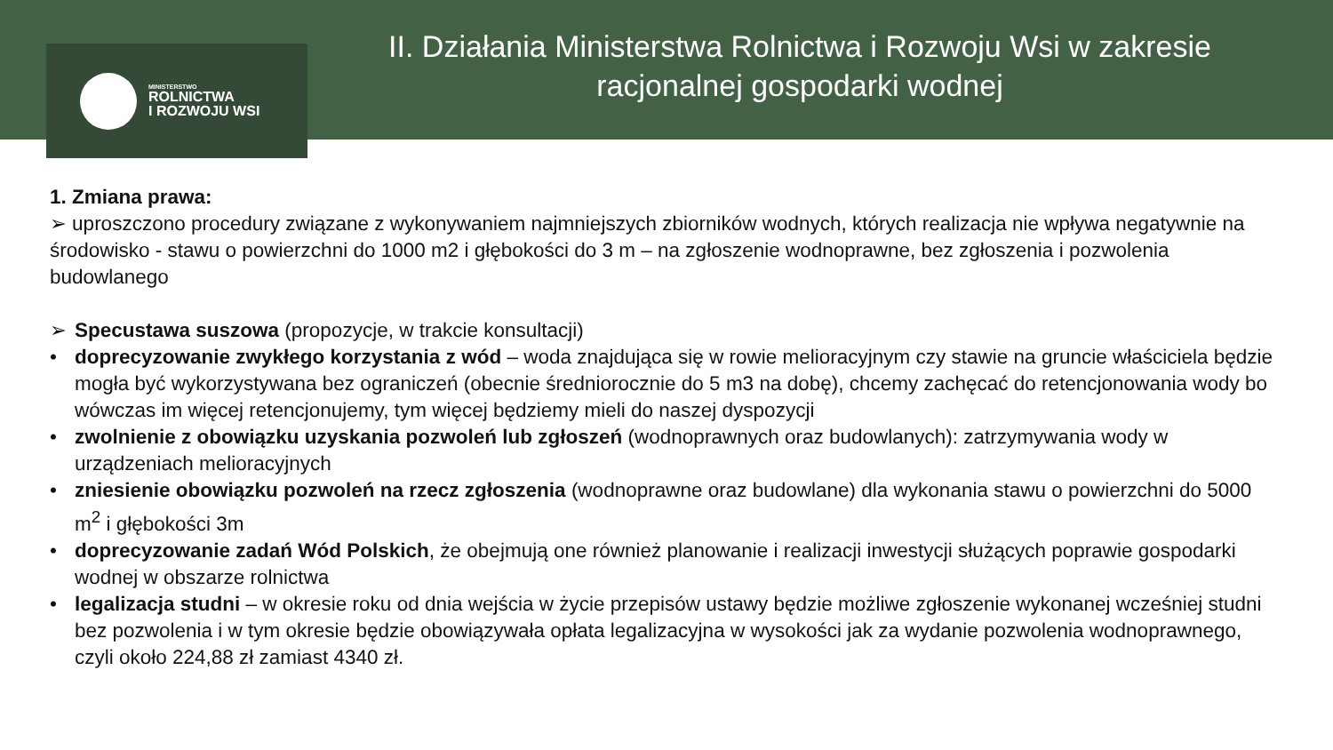MINISTERSTWO
ROLNICTWA
I ROZWOJU WSI
II. Działania Ministerstwa Rolnictwa i Rozwoju Wsi w zakresie racjonalnej gospodarki wodnej
1. Zmiana prawa:
➢ uproszczono procedury związane z wykonywaniem najmniejszych zbiorników wodnych, których realizacja nie wpływa negatywnie na środowisko - stawu o powierzchni do 1000 m2 i głębokości do 3 m – na zgłoszenie wodnoprawne, bez zgłoszenia i pozwolenia budowlanego
➢ Specustawa suszowa (propozycje, w trakcie konsultacji)
• doprecyzowanie zwykłego korzystania z wód – woda znajdująca się w rowie melioracyjnym czy stawie na gruncie właściciela będzie mogła być wykorzystywana bez ograniczeń (obecnie średniorocznie do 5 m3 na dobę), chcemy zachęcać do retencjonowania wody bo wówczas im więcej retencjonujemy, tym więcej będziemy mieli do naszej dyspozycji
• zwolnienie z obowiązku uzyskania pozwoleń lub zgłoszeń (wodnoprawnych oraz budowlanych): zatrzymywania wody w urządzeniach melioracyjnych
• zniesienie obowiązku pozwoleń na rzecz zgłoszenia (wodnoprawne oraz budowlane) dla wykonania stawu o powierzchni do 5000 m<sup>2</sup> i głębokości 3m
• doprecyzowanie zadań Wód Polskich, że obejmują one również planowanie i realizacji inwestycji służących poprawie gospodarki wodnej w obszarze rolnictwa
• legalizacja studni – w okresie roku od dnia wejścia w życie przepisów ustawy będzie możliwe zgłoszenie wykonanej wcześniej studni bez pozwolenia i w tym okresie będzie obowiązywała opłata legalizacyjna w wysokości jak za wydanie pozwolenia wodnoprawnego, czyli około 224,88 zł zamiast 4340 zł.